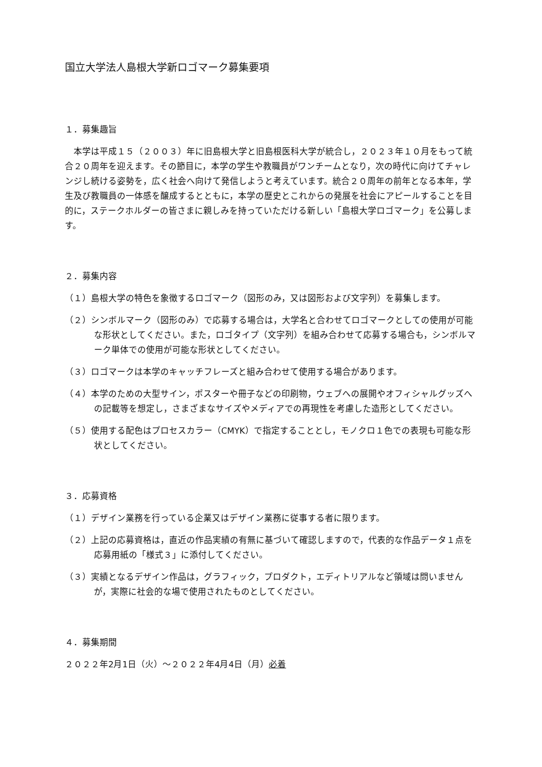国立大学法人島根大学新ロゴマーク募集要項
１．募集趣旨
　本学は平成１５（２００３）年に旧島根大学と旧島根医科大学が統合し，２０２３年１０月をもって統合２０周年を迎えます。その節目に，本学の学生や教職員がワンチームとなり，次の時代に向けてチャレンジし続ける姿勢を，広く社会へ向けて発信しようと考えています。統合２０周年の前年となる本年，学生及び教職員の一体感を醸成するとともに，本学の歴史とこれからの発展を社会にアピールすることを目的に，ステークホルダーの皆さまに親しみを持っていただける新しい「島根大学ロゴマーク」を公募します。
２．募集内容
（１）島根大学の特色を象徴するロゴマーク（図形のみ，又は図形および文字列）を募集します。
（２）シンボルマーク（図形のみ）で応募する場合は，大学名と合わせてロゴマークとしての使用が可能な形状としてください。また，ロゴタイプ（文字列）を組み合わせて応募する場合も，シンボルマーク単体での使用が可能な形状としてください。
（３）ロゴマークは本学のキャッチフレーズと組み合わせて使用する場合があります。
（４）本学のための大型サイン，ポスターや冊子などの印刷物，ウェブへの展開やオフィシャルグッズへの記載等を想定し，さまざまなサイズやメディアでの再現性を考慮した造形としてください。
（５）使用する配色はプロセスカラー（CMYK）で指定することとし，モノクロ１色での表現も可能な形状としてください。
３．応募資格
（１）デザイン業務を行っている企業又はデザイン業務に従事する者に限ります。
（２）上記の応募資格は，直近の作品実績の有無に基づいて確認しますので，代表的な作品データ１点を応募用紙の「様式３」に添付してください。
（３）実績となるデザイン作品は，グラフィック，プロダクト，エディトリアルなど領域は問いませんが，実際に社会的な場で使用されたものとしてください。
４．募集期間
２０２２年2月1日（火）～２０２２年4月4日（月）必着